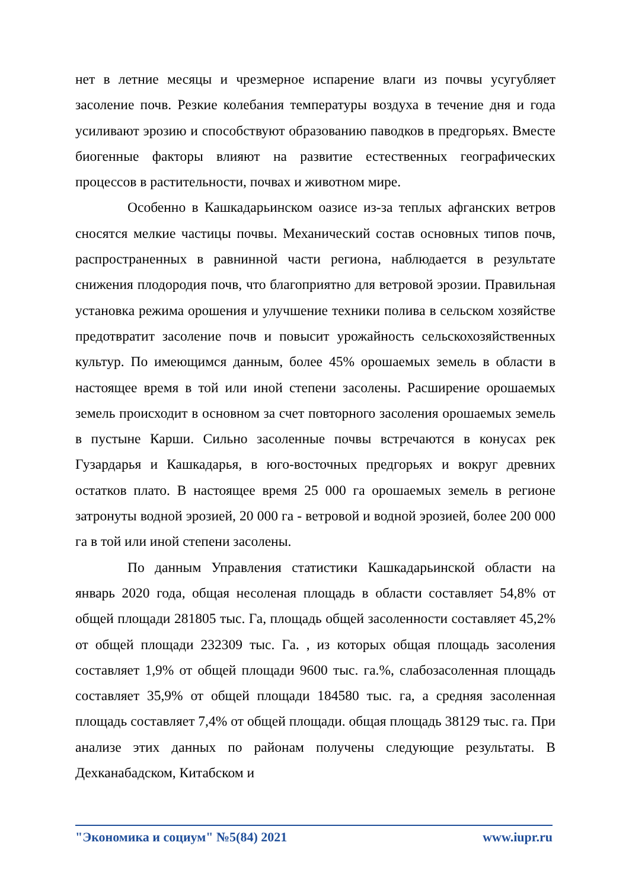нет в летние месяцы и чрезмерное испарение влаги из почвы усугубляет засоление почв. Резкие колебания температуры воздуха в течение дня и года усиливают эрозию и способствуют образованию паводков в предгорьях. Вместе биогенные факторы влияют на развитие естественных географических процессов в растительности, почвах и животном мире.
Особенно в Кашкадарьинском оазисе из-за теплых афганских ветров сносятся мелкие частицы почвы. Механический состав основных типов почв, распространенных в равнинной части региона, наблюдается в результате снижения плодородия почв, что благоприятно для ветровой эрозии. Правильная установка режима орошения и улучшение техники полива в сельском хозяйстве предотвратит засоление почв и повысит урожайность сельскохозяйственных культур. По имеющимся данным, более 45% орошаемых земель в области в настоящее время в той или иной степени засолены. Расширение орошаемых земель происходит в основном за счет повторного засоления орошаемых земель в пустыне Карши. Сильно засоленные почвы встречаются в конусах рек Гузардарья и Кашкадарья, в юго-восточных предгорьях и вокруг древних остатков плато. В настоящее время 25 000 га орошаемых земель в регионе затронуты водной эрозией, 20 000 га - ветровой и водной эрозией, более 200 000 га в той или иной степени засолены.
По данным Управления статистики Кашкадарьинской области на январь 2020 года, общая несоленая площадь в области составляет 54,8% от общей площади 281805 тыс. Га, площадь общей засоленности составляет 45,2% от общей площади 232309 тыс. Га. , из которых общая площадь засоления составляет 1,9% от общей площади 9600 тыс. га.%, слабозасоленная площадь составляет 35,9% от общей площади 184580 тыс. га, а средняя засоленная площадь составляет 7,4% от общей площади. общая площадь 38129 тыс. га. При анализе этих данных по районам получены следующие результаты. В Дехканабадском, Китабском и
"Экономика и социум" №5(84) 2021 www.iupr.ru